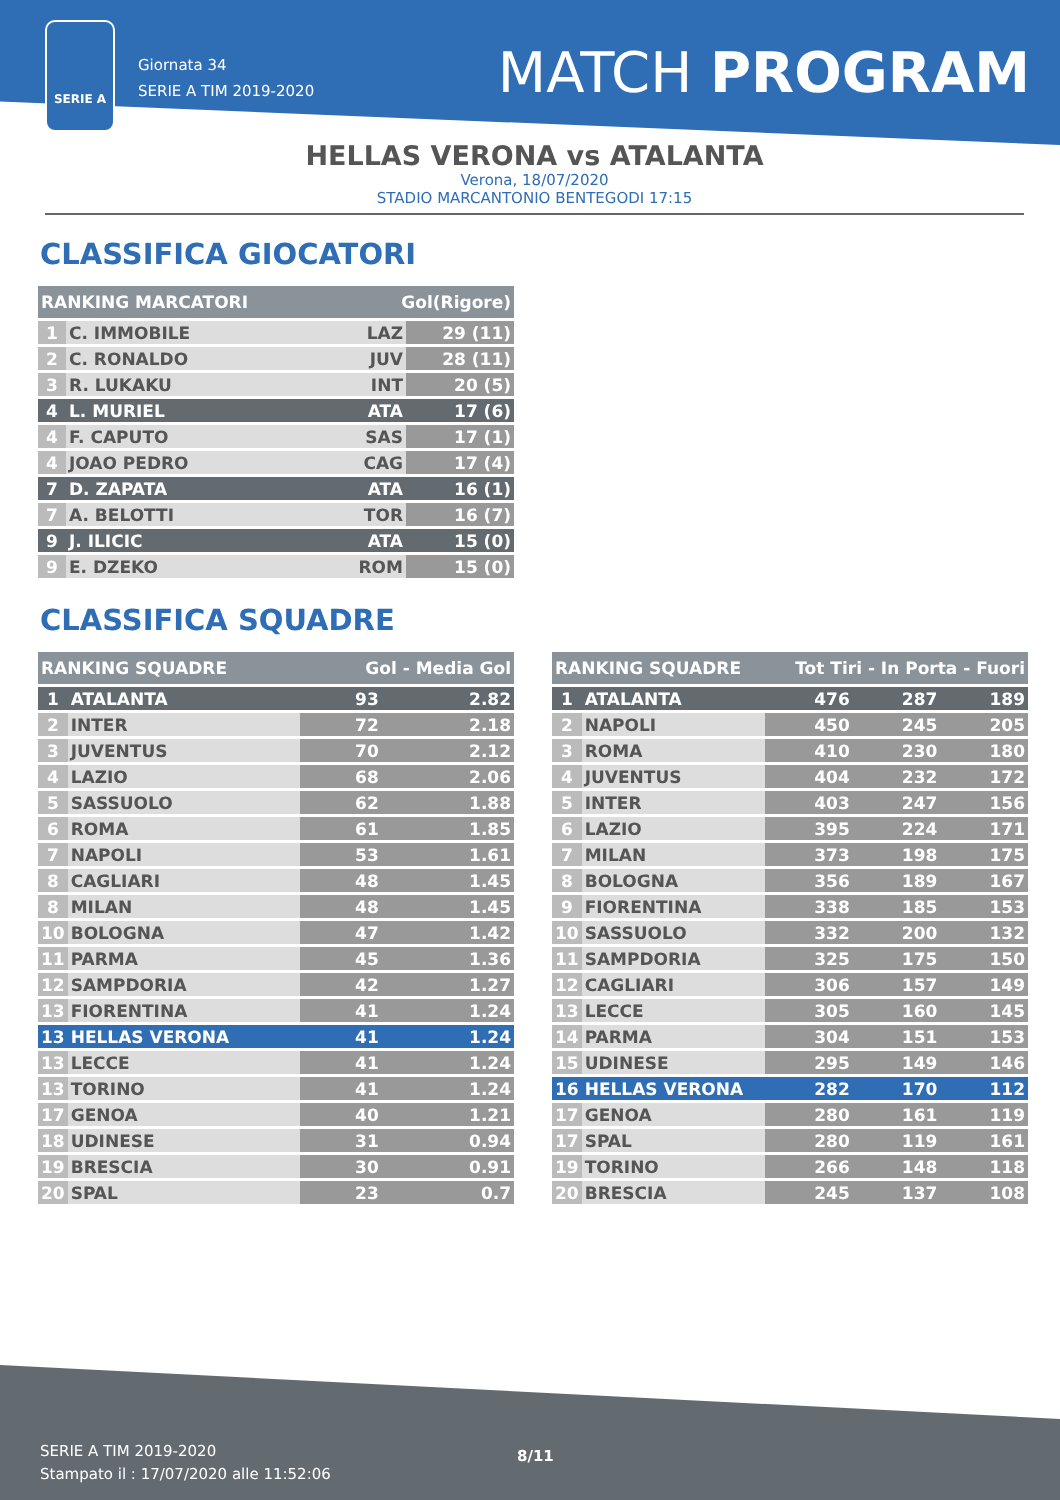SERIE A
Giornata 34
SERIE A TIM 2019-2020
MATCH PROGRAM
HELLAS VERONA vs ATALANTA
Verona, 18/07/2020
STADIO MARCANTONIO BENTEGODI 17:15
CLASSIFICA GIOCATORI
| RANKING MARCATORI | | Gol(Rigore) | |
| --- | --- | --- | --- |
| 1 | C. IMMOBILE | LAZ | 29 (11) |
| 2 | C. RONALDO | JUV | 28 (11) |
| 3 | R. LUKAKU | INT | 20 (5) |
| 4 | L. MURIEL | ATA | 17 (6) |
| 4 | F. CAPUTO | SAS | 17 (1) |
| 4 | JOAO PEDRO | CAG | 17 (4) |
| 7 | D. ZAPATA | ATA | 16 (1) |
| 7 | A. BELOTTI | TOR | 16 (7) |
| 9 | J. ILICIC | ATA | 15 (0) |
| 9 | E. DZEKO | ROM | 15 (0) |
CLASSIFICA SQUADRE
| RANKING SQUADRE | | Gol - Media Gol | |
| --- | --- | --- | --- |
| 1 | ATALANTA | 93 | 2.82 |
| 2 | INTER | 72 | 2.18 |
| 3 | JUVENTUS | 70 | 2.12 |
| 4 | LAZIO | 68 | 2.06 |
| 5 | SASSUOLO | 62 | 1.88 |
| 6 | ROMA | 61 | 1.85 |
| 7 | NAPOLI | 53 | 1.61 |
| 8 | CAGLIARI | 48 | 1.45 |
| 8 | MILAN | 48 | 1.45 |
| 10 | BOLOGNA | 47 | 1.42 |
| 11 | PARMA | 45 | 1.36 |
| 12 | SAMPDORIA | 42 | 1.27 |
| 13 | FIORENTINA | 41 | 1.24 |
| 13 | HELLAS VERONA | 41 | 1.24 |
| 13 | LECCE | 41 | 1.24 |
| 13 | TORINO | 41 | 1.24 |
| 17 | GENOA | 40 | 1.21 |
| 18 | UDINESE | 31 | 0.94 |
| 19 | BRESCIA | 30 | 0.91 |
| 20 | SPAL | 23 | 0.7 |
| RANKING SQUADRE | | Tot Tiri - In Porta - Fuori | | |
| --- | --- | --- | --- | --- |
| 1 | ATALANTA | 476 | 287 | 189 |
| 2 | NAPOLI | 450 | 245 | 205 |
| 3 | ROMA | 410 | 230 | 180 |
| 4 | JUVENTUS | 404 | 232 | 172 |
| 5 | INTER | 403 | 247 | 156 |
| 6 | LAZIO | 395 | 224 | 171 |
| 7 | MILAN | 373 | 198 | 175 |
| 8 | BOLOGNA | 356 | 189 | 167 |
| 9 | FIORENTINA | 338 | 185 | 153 |
| 10 | SASSUOLO | 332 | 200 | 132 |
| 11 | SAMPDORIA | 325 | 175 | 150 |
| 12 | CAGLIARI | 306 | 157 | 149 |
| 13 | LECCE | 305 | 160 | 145 |
| 14 | PARMA | 304 | 151 | 153 |
| 15 | UDINESE | 295 | 149 | 146 |
| 16 | HELLAS VERONA | 282 | 170 | 112 |
| 17 | GENOA | 280 | 161 | 119 |
| 17 | SPAL | 280 | 119 | 161 |
| 19 | TORINO | 266 | 148 | 118 |
| 20 | BRESCIA | 245 | 137 | 108 |
SERIE A TIM 2019-2020
Stampato il : 17/07/2020 alle 11:52:06
8/11